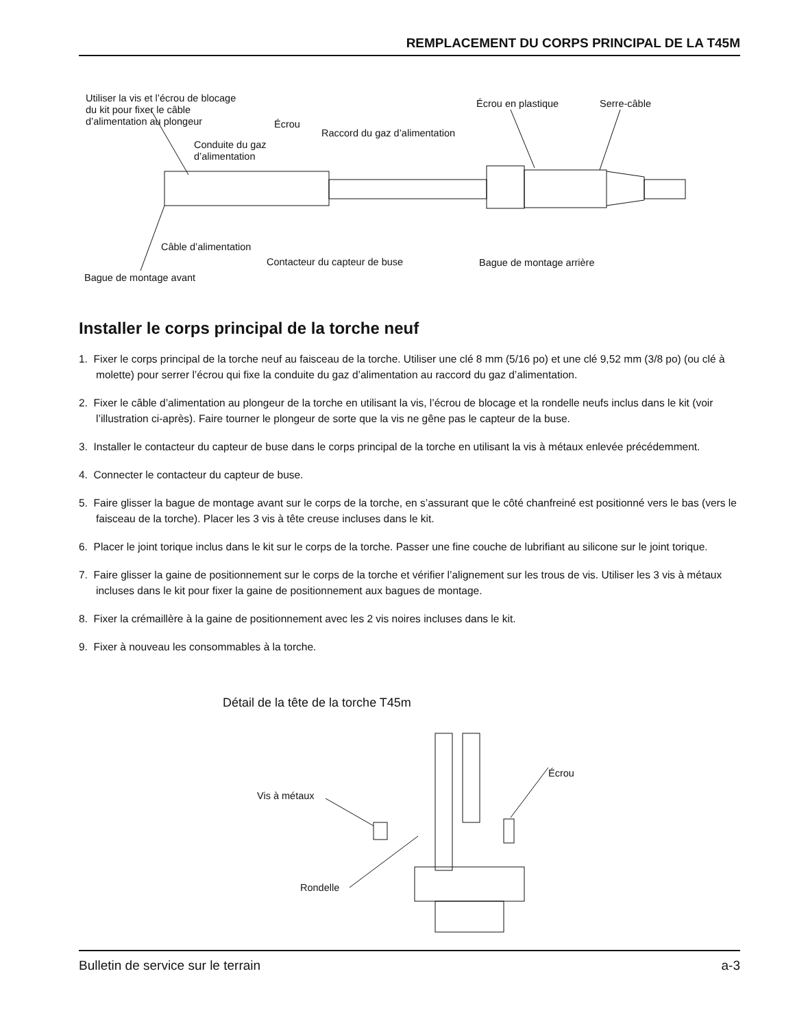REMPLACEMENT DU CORPS PRINCIPAL DE LA T45M
Utiliser la vis et l’écrou de blocage
du kit pour fixer le câble
d’alimentation au plongeur Écrou
Écrou en plastique Serre-câble
Raccord du gaz d’alimentation
Conduite du gaz
d’alimentation
Câble d’alimentation
Contacteur du capteur de buse Bague de montage arrière
Bague de montage avant
Installer le corps principal de la torche neuf
1. Fixer le corps principal de la torche neuf au faisceau de la torche. Utiliser une clé 8 mm (5/16 po) et une clé 9,52 mm (3/8 po) (ou clé à molette) pour serrer l’écrou qui fixe la conduite du gaz d’alimentation au raccord du gaz d’alimentation.
2. Fixer le câble d’alimentation au plongeur de la torche en utilisant la vis, l’écrou de blocage et la rondelle neufs inclus dans le kit (voir l’illustration ci-après). Faire tourner le plongeur de sorte que la vis ne gêne pas le capteur de la buse.
3. Installer le contacteur du capteur de buse dans le corps principal de la torche en utilisant la vis à métaux enlevée précédemment.
4. Connecter le contacteur du capteur de buse.
5. Faire glisser la bague de montage avant sur le corps de la torche, en s’assurant que le côté chanfreiné est positionné vers le bas (vers le faisceau de la torche). Placer les 3 vis à tête creuse incluses dans le kit.
6. Placer le joint torique inclus dans le kit sur le corps de la torche. Passer une fine couche de lubrifiant au silicone sur le joint torique.
7. Faire glisser la gaine de positionnement sur le corps de la torche et vérifier l’alignement sur les trous de vis. Utiliser les 3 vis à métaux incluses dans le kit pour fixer la gaine de positionnement aux bagues de montage.
8. Fixer la crémaillère à la gaine de positionnement avec les 2 vis noires incluses dans le kit.
9. Fixer à nouveau les consommables à la torche.
Détail de la tête de la torche T45m
Écrou
Vis à métaux
Rondelle
Bulletin de service sur le terrain a-3